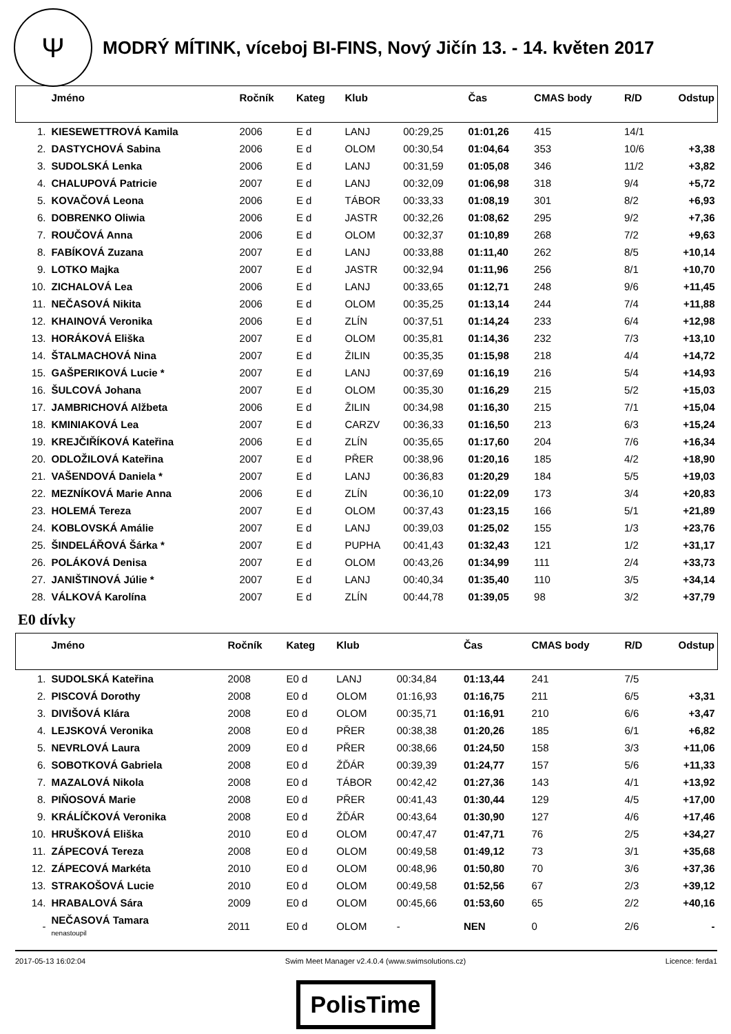Ψ
MODRÝ MÍTINK, víceboj BI-FINS, Nový Jičín 13. - 14. květen 2017
| | Jméno | Ročník | Kateg | Klub | | Čas | CMAS body | R/D | Odstup |
| --- | --- | --- | --- | --- | --- | --- | --- | --- | --- |
| 1. | KIESEWETTROVÁ Kamila | 2006 | E d | LANJ | 00:29,25 | 01:01,26 | 415 | 14/1 | |
| 2. | DASTYCHOVÁ Sabina | 2006 | E d | OLOM | 00:30,54 | 01:04,64 | 353 | 10/6 | +3,38 |
| 3. | SUDOLSKÁ Lenka | 2006 | E d | LANJ | 00:31,59 | 01:05,08 | 346 | 11/2 | +3,82 |
| 4. | CHALUPOVÁ Patricie | 2007 | E d | LANJ | 00:32,09 | 01:06,98 | 318 | 9/4 | +5,72 |
| 5. | KOVAČOVÁ Leona | 2006 | E d | TÁBOR | 00:33,33 | 01:08,19 | 301 | 8/2 | +6,93 |
| 6. | DOBRENKO Oliwia | 2006 | E d | JASTR | 00:32,26 | 01:08,62 | 295 | 9/2 | +7,36 |
| 7. | ROUČOVÁ Anna | 2006 | E d | OLOM | 00:32,37 | 01:10,89 | 268 | 7/2 | +9,63 |
| 8. | FABÍKOVÁ Zuzana | 2007 | E d | LANJ | 00:33,88 | 01:11,40 | 262 | 8/5 | +10,14 |
| 9. | LOTKO Majka | 2007 | E d | JASTR | 00:32,94 | 01:11,96 | 256 | 8/1 | +10,70 |
| 10. | ZICHALOVÁ Lea | 2006 | E d | LANJ | 00:33,65 | 01:12,71 | 248 | 9/6 | +11,45 |
| 11. | NEČASOVÁ Nikita | 2006 | E d | OLOM | 00:35,25 | 01:13,14 | 244 | 7/4 | +11,88 |
| 12. | KHAINOVÁ Veronika | 2006 | E d | ZLÍN | 00:37,51 | 01:14,24 | 233 | 6/4 | +12,98 |
| 13. | HORÁKOVÁ Eliška | 2007 | E d | OLOM | 00:35,81 | 01:14,36 | 232 | 7/3 | +13,10 |
| 14. | ŠTALMACHOVÁ Nina | 2007 | E d | ŽILIN | 00:35,35 | 01:15,98 | 218 | 4/4 | +14,72 |
| 15. | GAŠPERIKOVÁ Lucie * | 2007 | E d | LANJ | 00:37,69 | 01:16,19 | 216 | 5/4 | +14,93 |
| 16. | ŠULCOVÁ Johana | 2007 | E d | OLOM | 00:35,30 | 01:16,29 | 215 | 5/2 | +15,03 |
| 17. | JAMBRICHOVÁ Alžbeta | 2006 | E d | ŽILIN | 00:34,98 | 01:16,30 | 215 | 7/1 | +15,04 |
| 18. | KMINIAKOVÁ Lea | 2007 | E d | CARZV | 00:36,33 | 01:16,50 | 213 | 6/3 | +15,24 |
| 19. | KREJČIŘÍKOVÁ Kateřina | 2006 | E d | ZLÍN | 00:35,65 | 01:17,60 | 204 | 7/6 | +16,34 |
| 20. | ODLOŽILOVÁ Kateřina | 2007 | E d | PŘER | 00:38,96 | 01:20,16 | 185 | 4/2 | +18,90 |
| 21. | VAŠENDOVÁ Daniela * | 2007 | E d | LANJ | 00:36,83 | 01:20,29 | 184 | 5/5 | +19,03 |
| 22. | MEZNÍKOVÁ Marie Anna | 2006 | E d | ZLÍN | 00:36,10 | 01:22,09 | 173 | 3/4 | +20,83 |
| 23. | HOLEMÁ Tereza | 2007 | E d | OLOM | 00:37,43 | 01:23,15 | 166 | 5/1 | +21,89 |
| 24. | KOBLOVSKÁ Amálie | 2007 | E d | LANJ | 00:39,03 | 01:25,02 | 155 | 1/3 | +23,76 |
| 25. | ŠINDELÁŘOVÁ Šárka * | 2007 | E d | PUPHA | 00:41,43 | 01:32,43 | 121 | 1/2 | +31,17 |
| 26. | POLÁKOVÁ Denisa | 2007 | E d | OLOM | 00:43,26 | 01:34,99 | 111 | 2/4 | +33,73 |
| 27. | JANIŠTINOVÁ Júlie * | 2007 | E d | LANJ | 00:40,34 | 01:35,40 | 110 | 3/5 | +34,14 |
| 28. | VÁLKOVÁ Karolína | 2007 | E d | ZLÍN | 00:44,78 | 01:39,05 | 98 | 3/2 | +37,79 |
E0 dívky
| | Jméno | Ročník | Kateg | Klub | | Čas | CMAS body | R/D | Odstup |
| --- | --- | --- | --- | --- | --- | --- | --- | --- | --- |
| 1. | SUDOLSKÁ Kateřina | 2008 | E0 d | LANJ | 00:34,84 | 01:13,44 | 241 | 7/5 | |
| 2. | PISCOVÁ Dorothy | 2008 | E0 d | OLOM | 01:16,93 | 01:16,75 | 211 | 6/5 | +3,31 |
| 3. | DIVIŠOVÁ Klára | 2008 | E0 d | OLOM | 00:35,71 | 01:16,91 | 210 | 6/6 | +3,47 |
| 4. | LEJSKOVÁ Veronika | 2008 | E0 d | PŘER | 00:38,38 | 01:20,26 | 185 | 6/1 | +6,82 |
| 5. | NEVRLOVÁ Laura | 2009 | E0 d | PŘER | 00:38,66 | 01:24,50 | 158 | 3/3 | +11,06 |
| 6. | SOBOTKOVÁ Gabriela | 2008 | E0 d | ŽĎÁR | 00:39,39 | 01:24,77 | 157 | 5/6 | +11,33 |
| 7. | MAZALOVÁ Nikola | 2008 | E0 d | TÁBOR | 00:42,42 | 01:27,36 | 143 | 4/1 | +13,92 |
| 8. | PIŇOSOVÁ Marie | 2008 | E0 d | PŘER | 00:41,43 | 01:30,44 | 129 | 4/5 | +17,00 |
| 9. | KRÁLÍČKOVÁ Veronika | 2008 | E0 d | ŽĎÁR | 00:43,64 | 01:30,90 | 127 | 4/6 | +17,46 |
| 10. | HRUŠKOVÁ Eliška | 2010 | E0 d | OLOM | 00:47,47 | 01:47,71 | 76 | 2/5 | +34,27 |
| 11. | ZÁPECOVÁ Tereza | 2008 | E0 d | OLOM | 00:49,58 | 01:49,12 | 73 | 3/1 | +35,68 |
| 12. | ZÁPECOVÁ Markéta | 2010 | E0 d | OLOM | 00:48,96 | 01:50,80 | 70 | 3/6 | +37,36 |
| 13. | STRAKOŠOVÁ Lucie | 2010 | E0 d | OLOM | 00:49,58 | 01:52,56 | 67 | 2/3 | +39,12 |
| 14. | HRABALOVÁ Sára | 2009 | E0 d | OLOM | 00:45,66 | 01:53,60 | 65 | 2/2 | +40,16 |
| - | NEČASOVÁ Tamara nenastoupil | 2011 | E0 d | OLOM | - | NEN | 0 | 2/6 | - |
2017-05-13 16:02:04 Swim Meet Manager v2.4.0.4 (www.swimsolutions.cz) Licence: ferda1
PolisTime